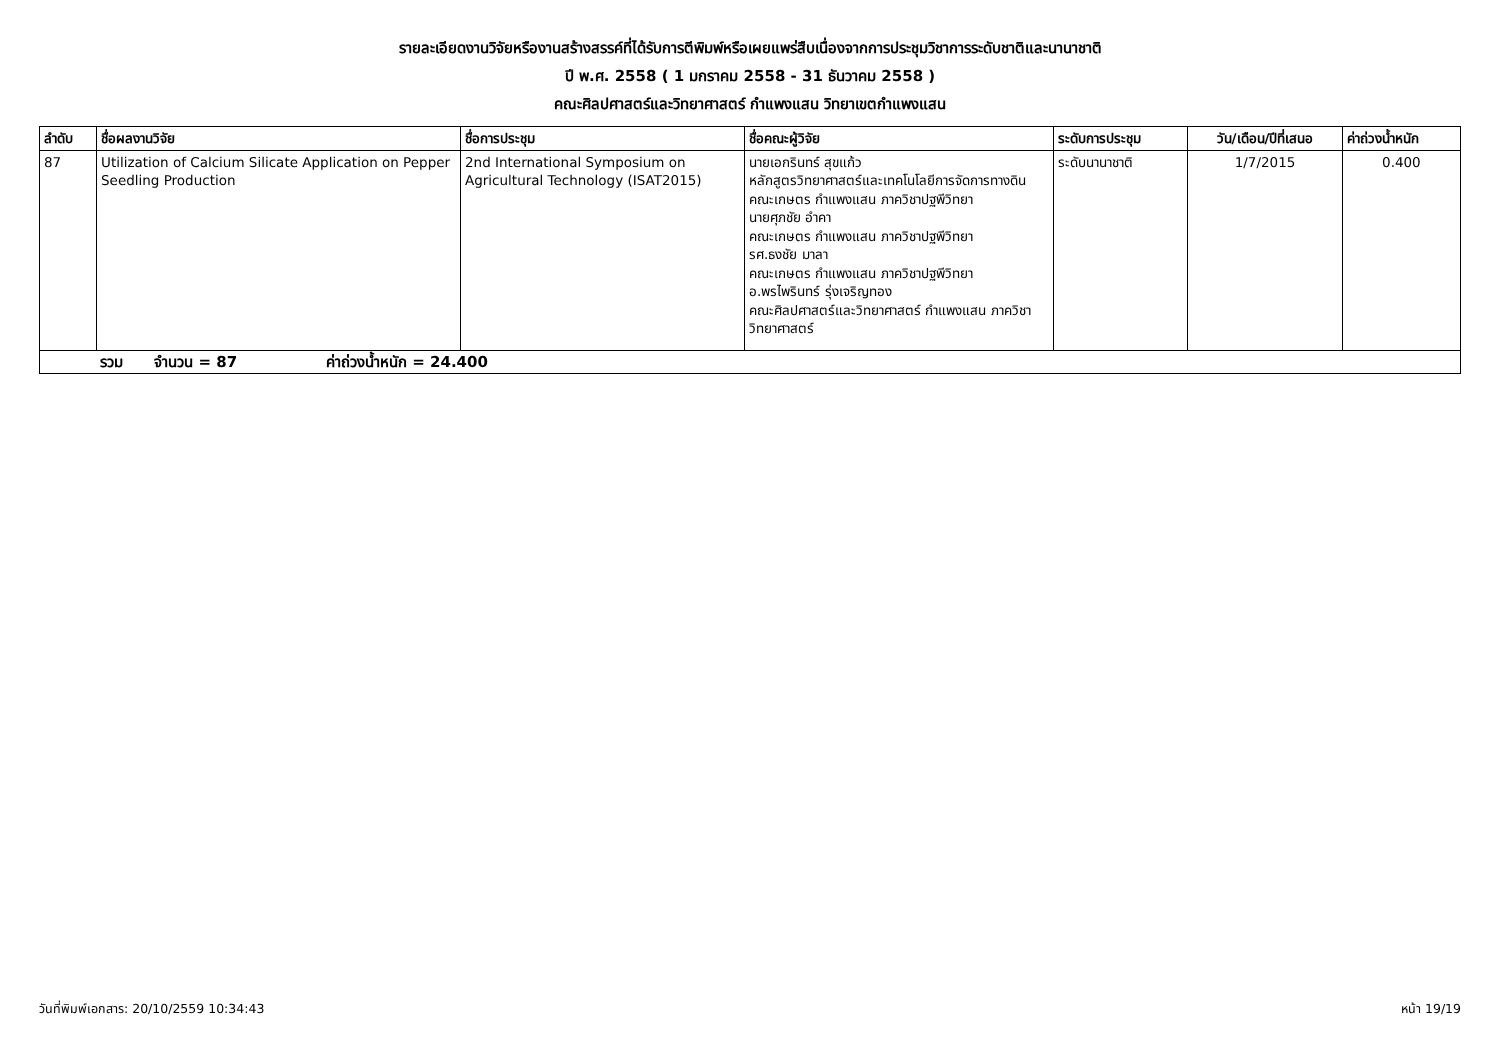รายละเอียดงานวิจัยหรืองานสร้างสรรค์ที่ได้รับการตีพิมพ์หรือเผยแพร่สืบเนื่องจากการประชุมวิชาการระดับชาติและนานาชาติ
ปี พ.ศ. 2558 ( 1 มกราคม 2558 - 31 ธันวาคม 2558 )
คณะศิลปศาสตร์และวิทยาศาสตร์ กำแพงแสน วิทยาเขตกำแพงแสน
| ลำดับ | ชื่อผลงานวิจัย | ชื่อการประชุม | ชื่อคณะผู้วิจัย | ระดับการประชุม | วัน/เดือน/ปีที่เสนอ | ค่าถ่วงน้ำหนัก |
| --- | --- | --- | --- | --- | --- | --- |
| 87 | Utilization of Calcium Silicate Application on Pepper Seedling Production | 2nd International Symposium on Agricultural Technology (ISAT2015) | นายเอกรินทร์ สุขแก้ว หลักสูตรวิทยาศาสตร์และเทคโนโลยีการจัดการทางดิน คณะเกษตร กำแพงแสน ภาควิชาปฐพีวิทยา นายศุภชัย อำคา คณะเกษตร กำแพงแสน ภาควิชาปฐพีวิทยา รศ.ธงชัย มาลา คณะเกษตร กำแพงแสน ภาควิชาปฐพีวิทยา อ.พรไพรินทร์ รุ่งเจริญทอง คณะศิลปศาสตร์และวิทยาศาสตร์ กำแพงแสน ภาควิชาวิทยาศาสตร์ | ระดับนานาชาติ | 1/7/2015 | 0.400 |
| รวม จำนวน = 87 ค่าถ่วงน้ำหนัก = 24.400 | | | | | | |
วันที่พิมพ์เอกสาร: 20/10/2559 10:34:43 หน้า 19/19